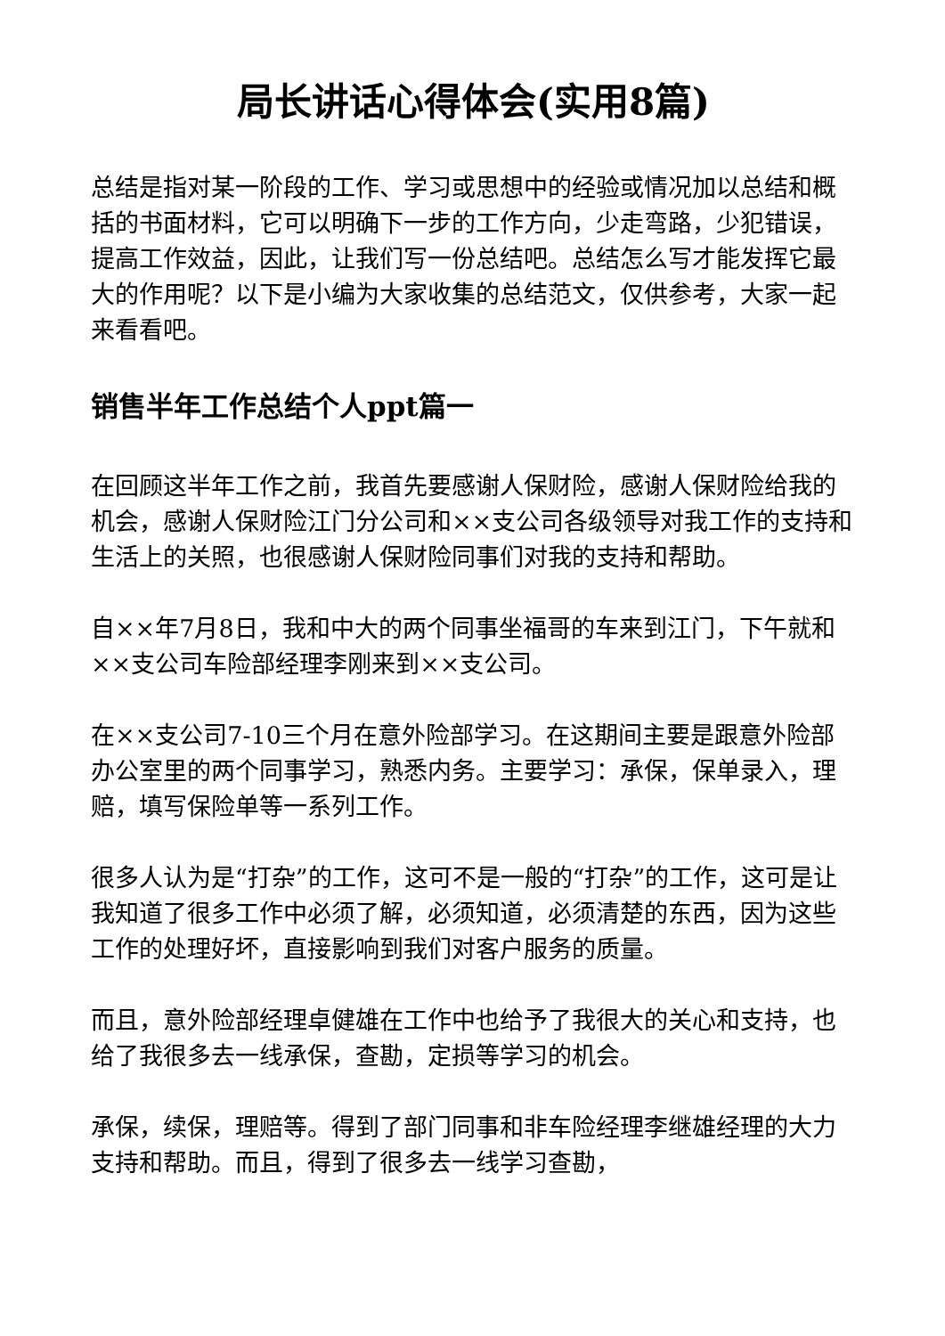局长讲话心得体会(实用8篇)
总结是指对某一阶段的工作、学习或思想中的经验或情况加以总结和概括的书面材料，它可以明确下一步的工作方向，少走弯路，少犯错误，提高工作效益，因此，让我们写一份总结吧。总结怎么写才能发挥它最大的作用呢？以下是小编为大家收集的总结范文，仅供参考，大家一起来看看吧。
销售半年工作总结个人ppt篇一
在回顾这半年工作之前，我首先要感谢人保财险，感谢人保财险给我的机会，感谢人保财险江门分公司和××支公司各级领导对我工作的支持和生活上的关照，也很感谢人保财险同事们对我的支持和帮助。
自××年7月8日，我和中大的两个同事坐福哥的车来到江门，下午就和××支公司车险部经理李刚来到××支公司。
在××支公司7-10三个月在意外险部学习。在这期间主要是跟意外险部办公室里的两个同事学习，熟悉内务。主要学习：承保，保单录入，理赔，填写保险单等一系列工作。
很多人认为是“打杂”的工作，这可不是一般的“打杂”的工作，这可是让我知道了很多工作中必须了解，必须知道，必须清楚的东西，因为这些工作的处理好坏，直接影响到我们对客户服务的质量。
而且，意外险部经理卓健雄在工作中也给予了我很大的关心和支持，也给了我很多去一线承保，查勘，定损等学习的机会。
承保，续保，理赔等。得到了部门同事和非车险经理李继雄经理的大力支持和帮助。而且，得到了很多去一线学习查勘，